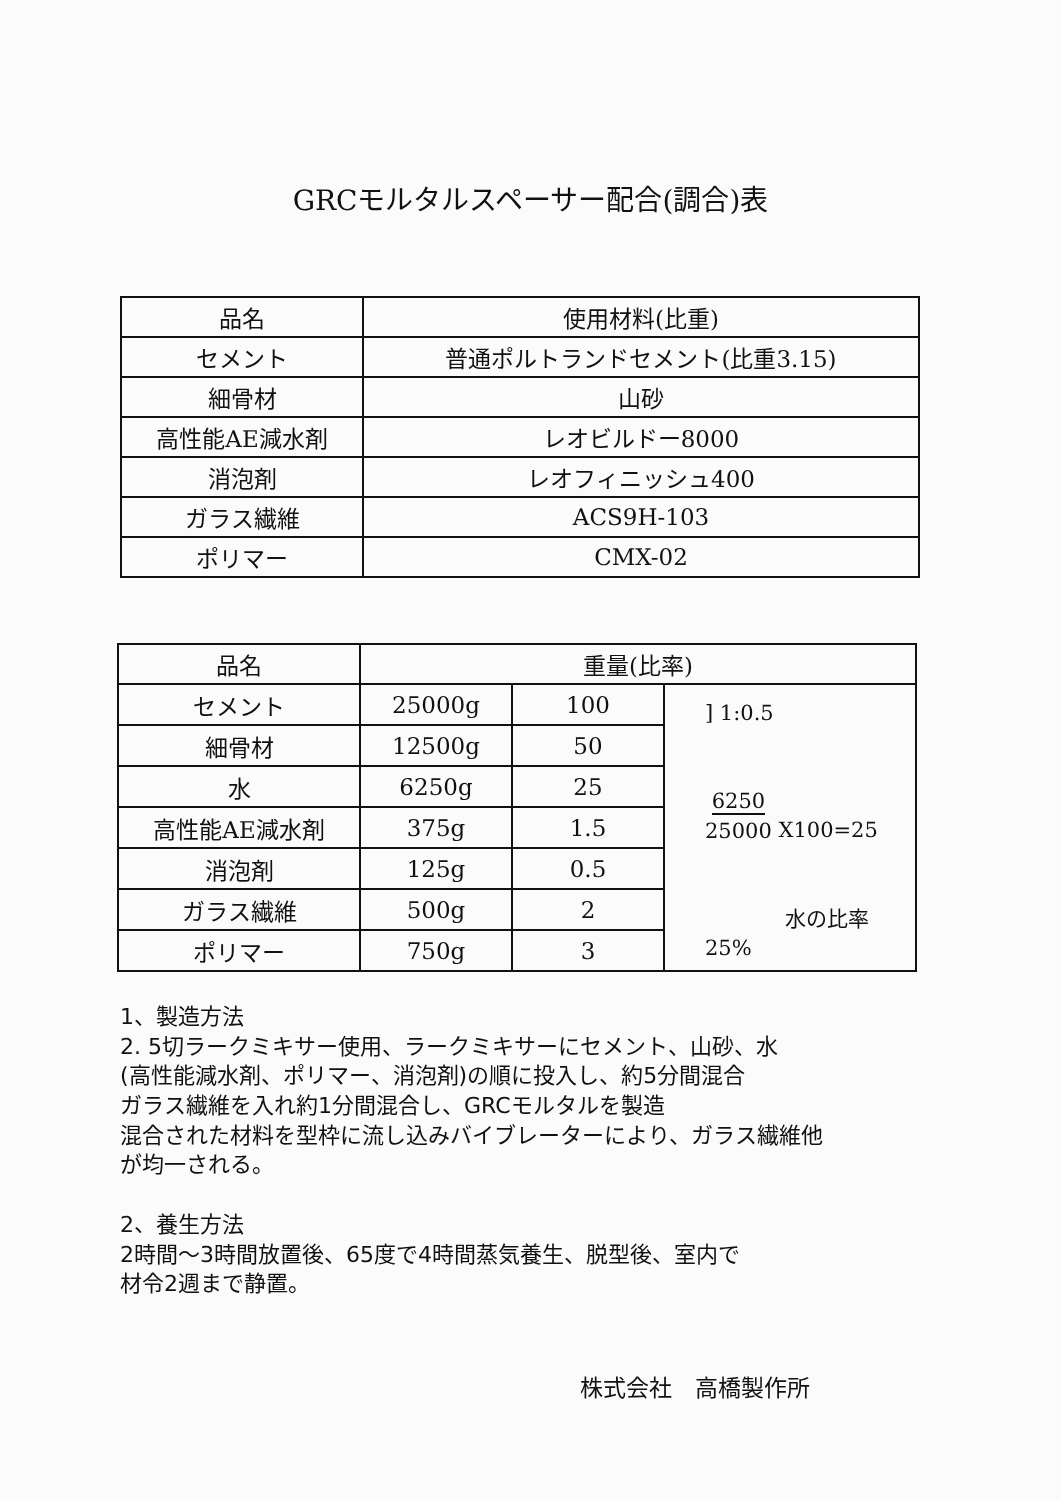GRCモルタルスペーサー配合(調合)表
| 品名 | 使用材料(比重) |
| --- | --- |
| セメント | 普通ポルトランドセメント(比重3.15) |
| 細骨材 | 山砂 |
| 高性能AE減水剤 | レオビルドー8000 |
| 消泡剤 | レオフィニッシュ400 |
| ガラス繊維 | ACS9H-103 |
| ポリマー | CMX-02 |
| 品名 | 重量(比率) | | |
| --- | --- | --- | --- |
| セメント | 25000g | 100 | ] 1:0.5 6250 25000 X100=25 水の比率25% |
| 細骨材 | 12500g | 50 | |
| 水 | 6250g | 25 | |
| 高性能AE減水剤 | 375g | 1.5 | |
| 消泡剤 | 125g | 0.5 | |
| ガラス繊維 | 500g | 2 | |
| ポリマー | 750g | 3 | |
1、製造方法
2. 5切ラークミキサー使用、ラークミキサーにセメント、山砂、水
(高性能減水剤、ポリマー、消泡剤)の順に投入し、約5分間混合
ガラス繊維を入れ約1分間混合し、GRCモルタルを製造
混合された材料を型枠に流し込みバイブレーターにより、ガラス繊維他
が均一される。
2、養生方法
2時間～3時間放置後、65度で4時間蒸気養生、脱型後、室内で
材令2週まで静置。
株式会社　高橋製作所